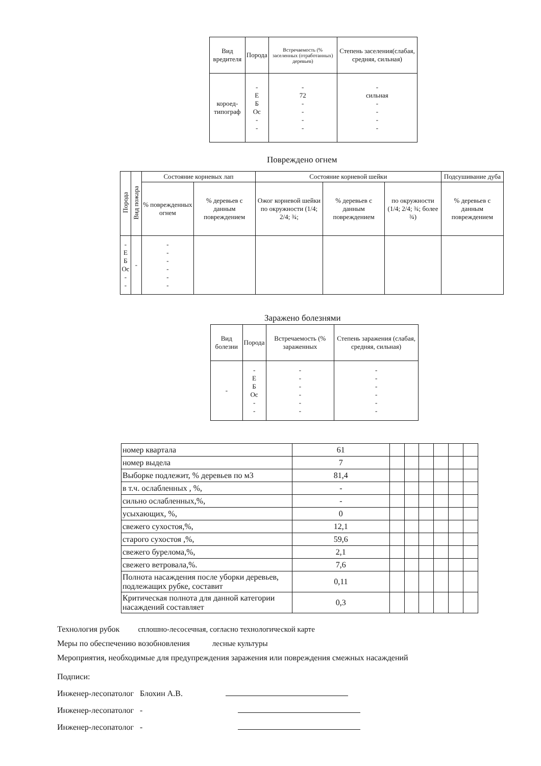| Вид вредителя | Порода | Встречаемость (% заселенных (отработанных) деревьев) | Степень заселения(слабая, средняя, сильная) |
| --- | --- | --- | --- |
| короед- типограф | - Е Б Ос - - | - 72 - - - - | - сильная - - - - |
Повреждено огнем
| Порода | Вид пожара | Состояние корневых лап | | Состояние корневой шейки | | | Подсушивание дуба |
| --- | --- | --- | --- | --- | --- | --- | --- |
| | | % поврежденных огнем | % деревьев с данным повреждением | Ожог корневой шейки по окружности (1/4; 2/4; ¾; | % деревьев с данным повреждением | по окружности (1/4; 2/4; ¾; более ¾) | % деревьев с данным повреждением |
| - Е Б Ос - - | - | - - - - - - | | | | | |
Заражено болезнями
| Вид болезни | Порода | Встречаемость (% зараженных | Степень заражения (слабая, средняя, сильная) |
| --- | --- | --- | --- |
| - | - Е Б Ос - - | - - - - - - | - - - - - - |
| номер квартала | 61 | | | | | | |
| номер выдела | 7 | | | | | | |
| Выборке подлежит, % деревьев по м3 | 81,4 | | | | | | |
| в т.ч. ослабленных , %, | - | | | | | | |
| сильно ослабленных,%, | - | | | | | | |
| усыхающих, %, | 0 | | | | | | |
| свежего сухостоя,%, | 12,1 | | | | | | |
| старого сухостоя ,%, | 59,6 | | | | | | |
| свежего бурелома,%, | 2,1 | | | | | | |
| свежего ветровала,%. | 7,6 | | | | | | |
| Полнота насаждения после уборки деревьев, подлежащих рубке, составит | 0,11 | | | | | | |
| Критическая полнота для данной категории насаждений составляет | 0,3 | | | | | | |
Технология рубок сплошно-лесосечная, согласно технологической карте
Меры по обеспечению возобновления лесные культуры
Мероприятия, необходимые для предупреждения заражения или повреждения смежных насаждений
Подписи:
Инженер-лесопатолог Блохин А.В.
Инженер-лесопатолог -
Инженер-лесопатолог -